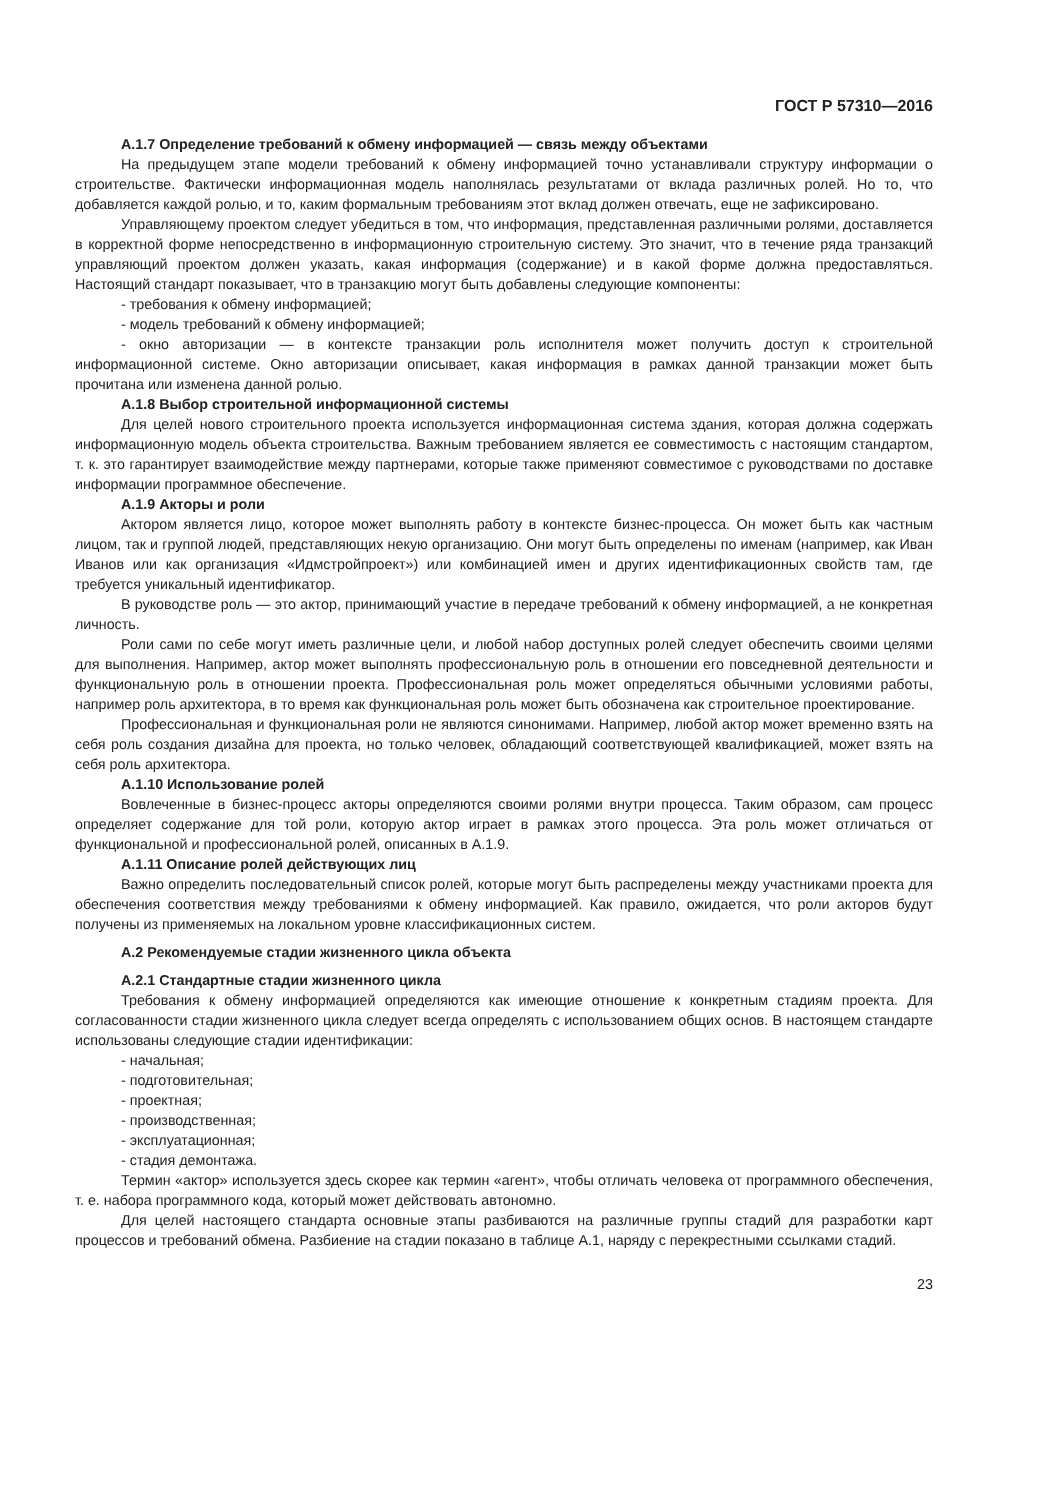ГОСТ Р 57310—2016
А.1.7 Определение требований к обмену информацией — связь между объектами
На предыдущем этапе модели требований к обмену информацией точно устанавливали структуру информации о строительстве. Фактически информационная модель наполнялась результатами от вклада различных ролей. Но то, что добавляется каждой ролью, и то, каким формальным требованиям этот вклад должен отвечать, еще не зафиксировано.
Управляющему проектом следует убедиться в том, что информация, представленная различными ролями, доставляется в корректной форме непосредственно в информационную строительную систему. Это значит, что в течение ряда транзакций управляющий проектом должен указать, какая информация (содержание) и в какой форме должна предоставляться. Настоящий стандарт показывает, что в транзакцию могут быть добавлены следующие компоненты:
- требования к обмену информацией;
- модель требований к обмену информацией;
- окно авторизации — в контексте транзакции роль исполнителя может получить доступ к строительной информационной системе. Окно авторизации описывает, какая информация в рамках данной транзакции может быть прочитана или изменена данной ролью.
А.1.8 Выбор строительной информационной системы
Для целей нового строительного проекта используется информационная система здания, которая должна содержать информационную модель объекта строительства. Важным требованием является ее совместимость с настоящим стандартом, т. к. это гарантирует взаимодействие между партнерами, которые также применяют совместимое с руководствами по доставке информации программное обеспечение.
А.1.9 Акторы и роли
Актором является лицо, которое может выполнять работу в контексте бизнес-процесса. Он может быть как частным лицом, так и группой людей, представляющих некую организацию. Они могут быть определены по именам (например, как Иван Иванов или как организация «Идмстройпроект») или комбинацией имен и других идентификационных свойств там, где требуется уникальный идентификатор.
В руководстве роль — это актор, принимающий участие в передаче требований к обмену информацией, а не конкретная личность.
Роли сами по себе могут иметь различные цели, и любой набор доступных ролей следует обеспечить своими целями для выполнения. Например, актор может выполнять профессиональную роль в отношении его повседневной деятельности и функциональную роль в отношении проекта. Профессиональная роль может определяться обычными условиями работы, например роль архитектора, в то время как функциональная роль может быть обозначена как строительное проектирование.
Профессиональная и функциональная роли не являются синонимами. Например, любой актор может временно взять на себя роль создания дизайна для проекта, но только человек, обладающий соответствующей квалификацией, может взять на себя роль архитектора.
А.1.10 Использование ролей
Вовлеченные в бизнес-процесс акторы определяются своими ролями внутри процесса. Таким образом, сам процесс определяет содержание для той роли, которую актор играет в рамках этого процесса. Эта роль может отличаться от функциональной и профессиональной ролей, описанных в А.1.9.
А.1.11 Описание ролей действующих лиц
Важно определить последовательный список ролей, которые могут быть распределены между участниками проекта для обеспечения соответствия между требованиями к обмену информацией. Как правило, ожидается, что роли акторов будут получены из применяемых на локальном уровне классификационных систем.
А.2 Рекомендуемые стадии жизненного цикла объекта
А.2.1 Стандартные стадии жизненного цикла
Требования к обмену информацией определяются как имеющие отношение к конкретным стадиям проекта. Для согласованности стадии жизненного цикла следует всегда определять с использованием общих основ. В настоящем стандарте использованы следующие стадии идентификации:
- начальная;
- подготовительная;
- проектная;
- производственная;
- эксплуатационная;
- стадия демонтажа.
Термин «актор» используется здесь скорее как термин «агент», чтобы отличать человека от программного обеспечения, т. е. набора программного кода, который может действовать автономно.
Для целей настоящего стандарта основные этапы разбиваются на различные группы стадий для разработки карт процессов и требований обмена. Разбиение на стадии показано в таблице А.1, наряду с перекрестными ссылками стадий.
23